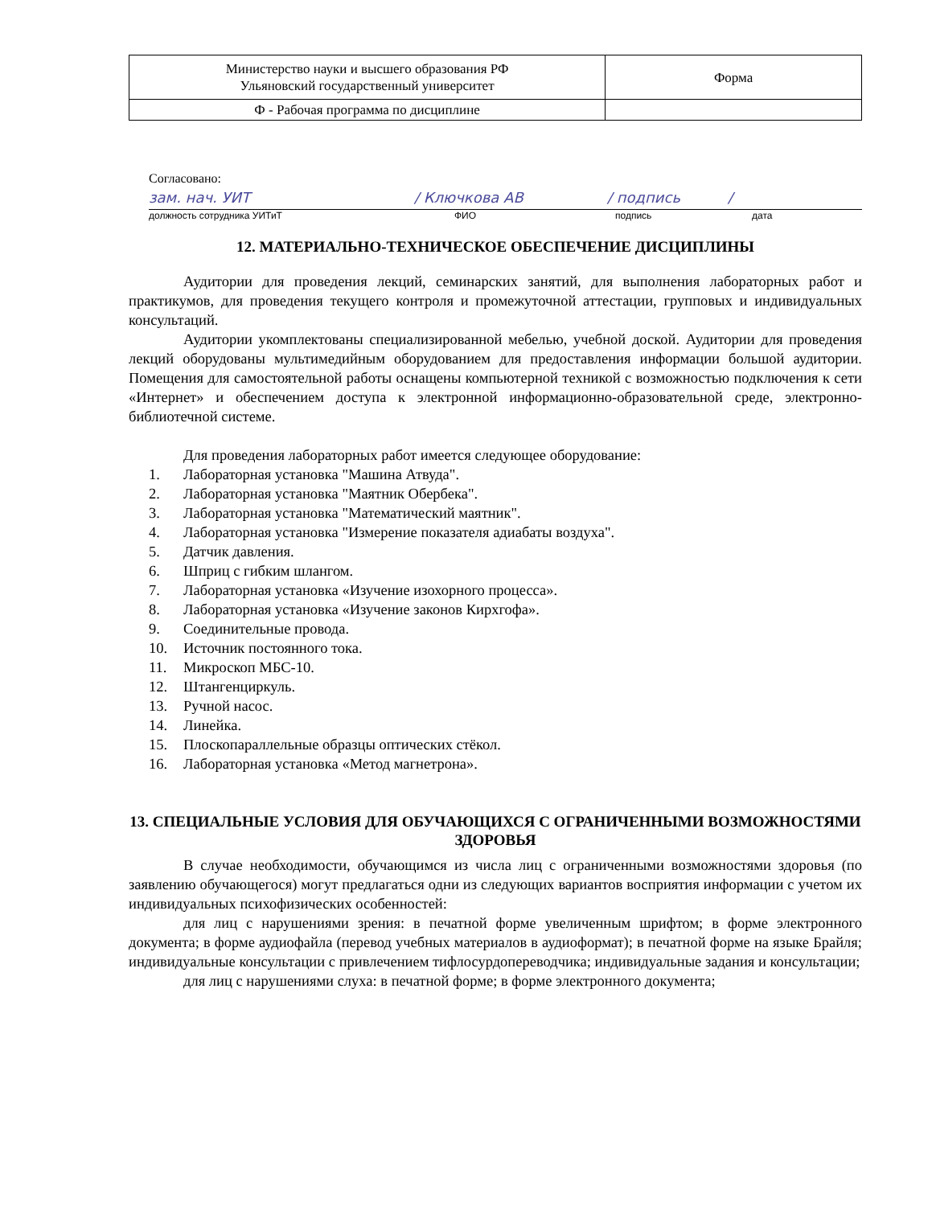| Министерство науки и высшего образования РФ Ульяновский государственный университет | Форма |
| Ф - Рабочая программа по дисциплине | |
Согласовано:
зам. нач. УИТ / Ключкова АВ / подпись /
должность сотрудника УИТиТ ФИО подпись дата
12. МАТЕРИАЛЬНО-ТЕХНИЧЕСКОЕ ОБЕСПЕЧЕНИЕ ДИСЦИПЛИНЫ
Аудитории для проведения лекций, семинарских занятий, для выполнения лабораторных работ и практикумов, для проведения текущего контроля и промежуточной аттестации, групповых и индивидуальных консультаций.
Аудитории укомплектованы специализированной мебелью, учебной доской. Аудитории для проведения лекций оборудованы мультимедийным оборудованием для предоставления информации большой аудитории. Помещения для самостоятельной работы оснащены компьютерной техникой с возможностью подключения к сети «Интернет» и обеспечением доступа к электронной информационно-образовательной среде, электронно-библиотечной системе.
Для проведения лабораторных работ имеется следующее оборудование:
1. Лабораторная установка "Машина Атвуда".
2. Лабораторная установка "Маятник Обербека".
3. Лабораторная установка "Математический маятник".
4. Лабораторная установка "Измерение показателя адиабаты воздуха".
5. Датчик давления.
6. Шприц с гибким шлангом.
7. Лабораторная установка «Изучение изохорного процесса».
8. Лабораторная установка «Изучение законов Кирхгофа».
9. Соединительные провода.
10. Источник постоянного тока.
11. Микроскоп МБС-10.
12. Штангенциркуль.
13. Ручной насос.
14. Линейка.
15. Плоскопараллельные образцы оптических стёкол.
16. Лабораторная установка «Метод магнетрона».
13. СПЕЦИАЛЬНЫЕ УСЛОВИЯ ДЛЯ ОБУЧАЮЩИХСЯ С ОГРАНИЧЕННЫМИ ВОЗМОЖНОСТЯМИ ЗДОРОВЬЯ
В случае необходимости, обучающимся из числа лиц с ограниченными возможностями здоровья (по заявлению обучающегося) могут предлагаться одни из следующих вариантов восприятия информации с учетом их индивидуальных психофизических особенностей:
для лиц с нарушениями зрения: в печатной форме увеличенным шрифтом; в форме электронного документа; в форме аудиофайла (перевод учебных материалов в аудиоформат); в печатной форме на языке Брайля; индивидуальные консультации с привлечением тифлосурдопереводчика; индивидуальные задания и консультации;
для лиц с нарушениями слуха: в печатной форме; в форме электронного документа;